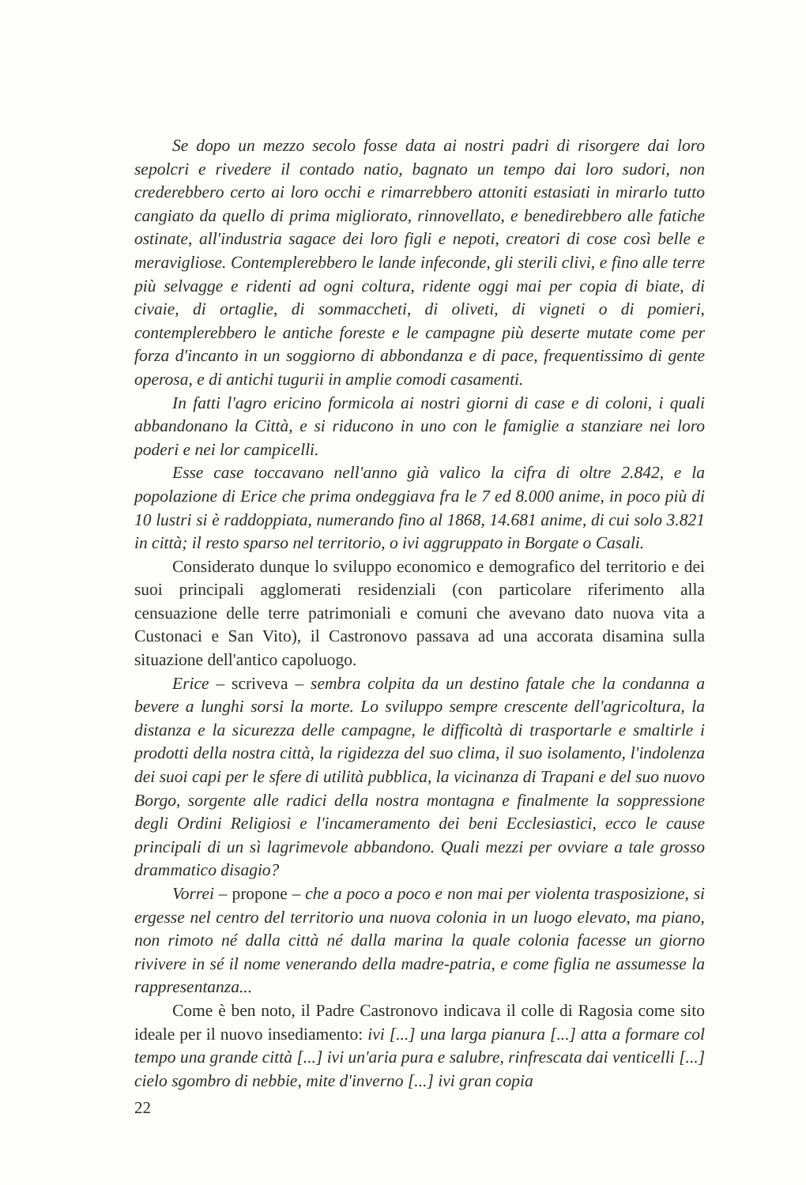Se dopo un mezzo secolo fosse data ai nostri padri di risorgere dai loro sepolcri e rivedere il contado natio, bagnato un tempo dai loro sudori, non crederebbero certo ai loro occhi e rimarrebbero attoniti estasiati in mirarlo tutto cangiato da quello di prima migliorato, rinnovellato, e benedirebbero alle fatiche ostinate, all'industria sagace dei loro figli e nepoti, creatori di cose così belle e meravigliose. Contemplerebbero le lande infeconde, gli sterili clivi, e fino alle terre più selvagge e ridenti ad ogni coltura, ridente oggi mai per copia di biate, di civaie, di ortaglie, di sommaccheti, di oliveti, di vigneti o di pomieri, contemplerebbero le antiche foreste e le campagne più deserte mutate come per forza d'incanto in un soggiorno di abbondanza e di pace, frequentissimo di gente operosa, e di antichi tugurii in amplie comodi casamenti.
In fatti l'agro ericino formicola ai nostri giorni di case e di coloni, i quali abbandonano la Città, e si riducono in uno con le famiglie a stanziare nei loro poderi e nei lor campicelli.
Esse case toccavano nell'anno già valico la cifra di oltre 2.842, e la popolazione di Erice che prima ondeggiava fra le 7 ed 8.000 anime, in poco più di 10 lustri si è raddoppiata, numerando fino al 1868, 14.681 anime, di cui solo 3.821 in città; il resto sparso nel territorio, o ivi aggruppato in Borgate o Casali.
Considerato dunque lo sviluppo economico e demografico del territorio e dei suoi principali agglomerati residenziali (con particolare riferimento alla censuazione delle terre patrimoniali e comuni che avevano dato nuova vita a Custonaci e San Vito), il Castronovo passava ad una accorata disamina sulla situazione dell'antico capoluogo.
Erice – scriveva – sembra colpita da un destino fatale che la condanna a bevere a lunghi sorsi la morte. Lo sviluppo sempre crescente dell'agricoltura, la distanza e la sicurezza delle campagne, le difficoltà di trasportarle e smaltirle i prodotti della nostra città, la rigidezza del suo clima, il suo isolamento, l'indolenza dei suoi capi per le sfere di utilità pubblica, la vicinanza di Trapani e del suo nuovo Borgo, sorgente alle radici della nostra montagna e finalmente la soppressione degli Ordini Religiosi e l'incameramento dei beni Ecclesiastici, ecco le cause principali di un sì lagrimevole abbandono. Quali mezzi per ovviare a tale grosso drammatico disagio?
Vorrei – propone – che a poco a poco e non mai per violenta trasposizione, si ergesse nel centro del territorio una nuova colonia in un luogo elevato, ma piano, non rimoto né dalla città né dalla marina la quale colonia facesse un giorno rivivere in sé il nome venerando della madre-patria, e come figlia ne assumesse la rappresentanza...
Come è ben noto, il Padre Castronovo indicava il colle di Ragosia come sito ideale per il nuovo insediamento: ivi [...] una larga pianura [...] atta a formare col tempo una grande città [...] ivi un'aria pura e salubre, rinfrescata dai venticelli [...] cielo sgombro di nebbie, mite d'inverno [...] ivi gran copia
22